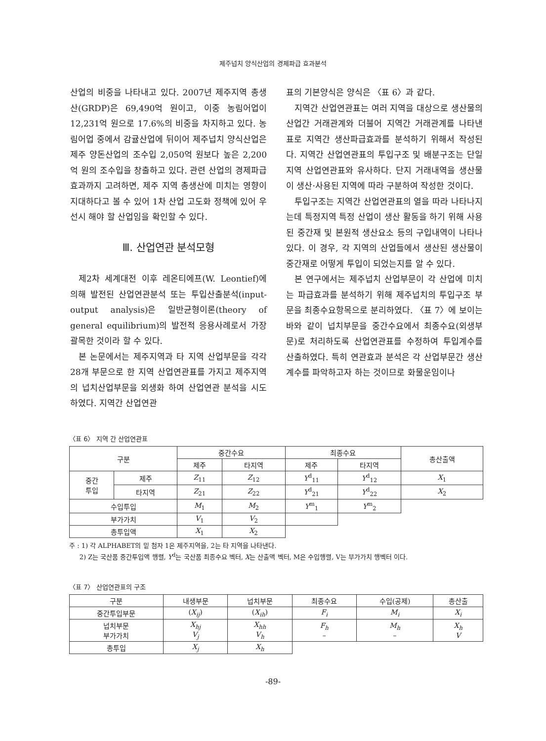제주넙치 양식산업의 경제파급 효과분석
산업의 비중을 나타내고 있다. 2007년 제주지역 총생산(GRDP)은 69,490억 원이고, 이중 농림어업이 12,231억 원으로 17.6%의 비중을 차지하고 있다. 농림어업 중에서 감귤산업에 뒤이어 제주넙치 양식산업은 제주 양돈산업의 조수입 2,050억 원보다 높은 2,200억 원의 조수입을 창출하고 있다. 관련 산업의 경제파급효과까지 고려하면, 제주 지역 총생산에 미치는 영향이 지대하다고 볼 수 있어 1차 산업 고도화 정책에 있어 우선시 해야 할 산업임을 확인할 수 있다.
Ⅲ. 산업연관 분석모형
제2차 세계대전 이후 레온티에프(W. Leontief)에 의해 발전된 산업연관분석 또는 투입산출분석(input-output analysis)은 일반균형이론(theory of general equilibrium)의 발전적 응용사례로서 가장 괄목한 것이라 할 수 있다.
본 논문에서는 제주지역과 타 지역 산업부문을 각각 28개 부문으로 한 지역 산업연관표를 가지고 제주지역의 넙치산업부문을 외생화 하여 산업연관 분석을 시도하였다. 지역간 산업연관
표의 기본양식은 양식은 〈표 6〉과 같다.
지역간 산업연관표는 여러 지역을 대상으로 생산물의 산업간 거래관계와 더불어 지역간 거래관계를 나타낸 표로 지역간 생산파급효과를 분석하기 위해서 작성된다. 지역간 산업연관표의 투입구조 및 배분구조는 단일지역 산업연관표와 유사하다. 단지 거래내역을 생산물이 생산·사용된 지역에 따라 구분하여 작성한 것이다.
투입구조는 지역간 산업연관표의 열을 따라 나타나지는데 특정지역 특정 산업이 생산 활동을 하기 위해 사용된 중간재 및 본원적 생산요소 등의 구입내역이 나타나 있다. 이 경우, 각 지역의 산업들에서 생산된 생산물이 중간재로 어떻게 투입이 되었는지를 알 수 있다.
본 연구에서는 제주넙치 산업부문이 각 산업에 미치는 파급효과를 분석하기 위해 제주넙치의 투입구조 부문을 최종수요항목으로 분리하였다. 〈표 7〉에 보이는 바와 같이 넙치부문을 중간수요에서 최종수요(외생부문)로 처리하도록 산업연관표를 수정하여 투입계수를 산출하였다. 특히 연관효과 분석은 각 산업부문간 생산계수를 파악하고자 하는 것이므로 화물운임이나
〈표 6〉 지역 간 산업연관표
| 구분 | | 중간수요 | | 최종수요 | | 총산출액 |
| --- | --- | --- | --- | --- | --- | --- |
| | | 제주 | 타지역 | 제주 | 타지역 | |
| 중간 투입 | 제주 | Z<sub>11</sub> | Z<sub>12</sub> | Y<sup>d</sup><sub>11</sub> | Y<sup>d</sup><sub>12</sub> | X<sub>1</sub> |
| | 타지역 | Z<sub>21</sub> | Z<sub>22</sub> | Y<sup>d</sup><sub>21</sub> | Y<sup>d</sup><sub>22</sub> | X<sub>2</sub> |
| 수입투입 | | M<sub>1</sub> | M<sub>2</sub> | Y<sup>m</sup><sub>1</sub> | Y<sup>m</sup><sub>2</sub> | |
| 부가가치 | | V<sub>1</sub> | V<sub>2</sub> | | | |
| 총투입액 | | X<sub>1</sub> | X<sub>2</sub> | | | |
주 : 1) 각 ALPHABET의 밑 첨자 1은 제주지역을, 2는 타 지역을 나타낸다.
2) Z는 국산품 중간투입액 행렬, Y<sup>d</sup>는 국산품 최종수요 벡터, X는 산출액 벡터, M은 수입행렬, V는 부가가치 행벡터 이다.
〈표 7〉 산업연관표의 구조
| 구분 | 내생부문 | 넙치부문 | 최종수요 | 수입(공제) | 총산출 |
| --- | --- | --- | --- | --- | --- |
| 중간투입부문 | ( X<sub>ij</sub> ) | ( X<sub>ih</sub> ) | F<sub>i</sub> | M<sub>i</sub> | X<sub>i</sub> |
| 넙치부문 부가가치 | X<sub>hj</sub> V<sub>j</sub> | X<sub>hh</sub> V<sub>h</sub> | F<sub>h</sub> – | M<sub>h</sub> – | X<sub>h</sub> V |
| 총투입 | X<sub>j</sub> | X<sub>h</sub> | | | |
-89-